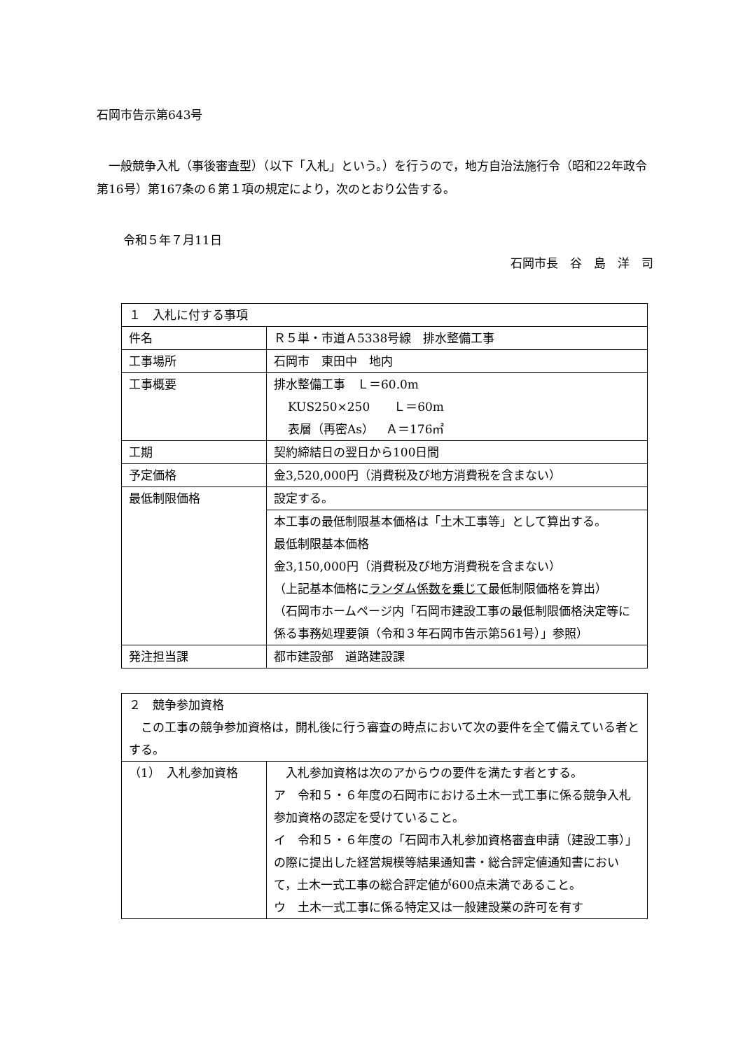石岡市告示第643号
一般競争入札（事後審査型）（以下「入札」という。）を行うので，地方自治法施行令（昭和22年政令第16号）第167条の６第１項の規定により，次のとおり公告する。
令和５年７月11日
石岡市長　谷　島　洋　司
| １ 入札に付する事項 | |
| 件名 | Ｒ５単・市道Ａ5338号線 排水整備工事 |
| 工事場所 | 石岡市 東田中 地内 |
| 工事概要 | 排水整備工事 Ｌ＝60.0m KUS250×250 Ｌ＝60m 表層（再密As） Ａ＝176㎡ |
| 工期 | 契約締結日の翌日から100日間 |
| 予定価格 | 金3,520,000円（消費税及び地方消費税を含まない） |
| 最低制限価格 | 設定する。 |
| | 本工事の最低制限基本価格は「土木工事等」として算出する。 最低制限基本価格 金3,150,000円（消費税及び地方消費税を含まない） （上記基本価格に ランダム係数を乗じて 最低制限価格を算出） （石岡市ホームページ内「石岡市建設工事の最低制限価格決定等に係る事務処理要領（令和３年石岡市告示第561号）」参照） |
| 発注担当課 | 都市建設部 道路建設課 |
| ２ 競争参加資格 この工事の競争参加資格は，開札後に行う審査の時点において次の要件を全て備えている者とする。 | |
| （1） 入札参加資格 | 入札参加資格は次のアからウの要件を満たす者とする。 ア 令和５・６年度の石岡市における土木一式工事に係る競争入札参加資格の認定を受けていること。 イ 令和５・６年度の「石岡市入札参加資格審査申請（建設工事）」の際に提出した経営規模等結果通知書・総合評定値通知書において，土木一式工事の総合評定値が600点未満であること。 ウ 土木一式工事に係る特定又は一般建設業の許可を有す |